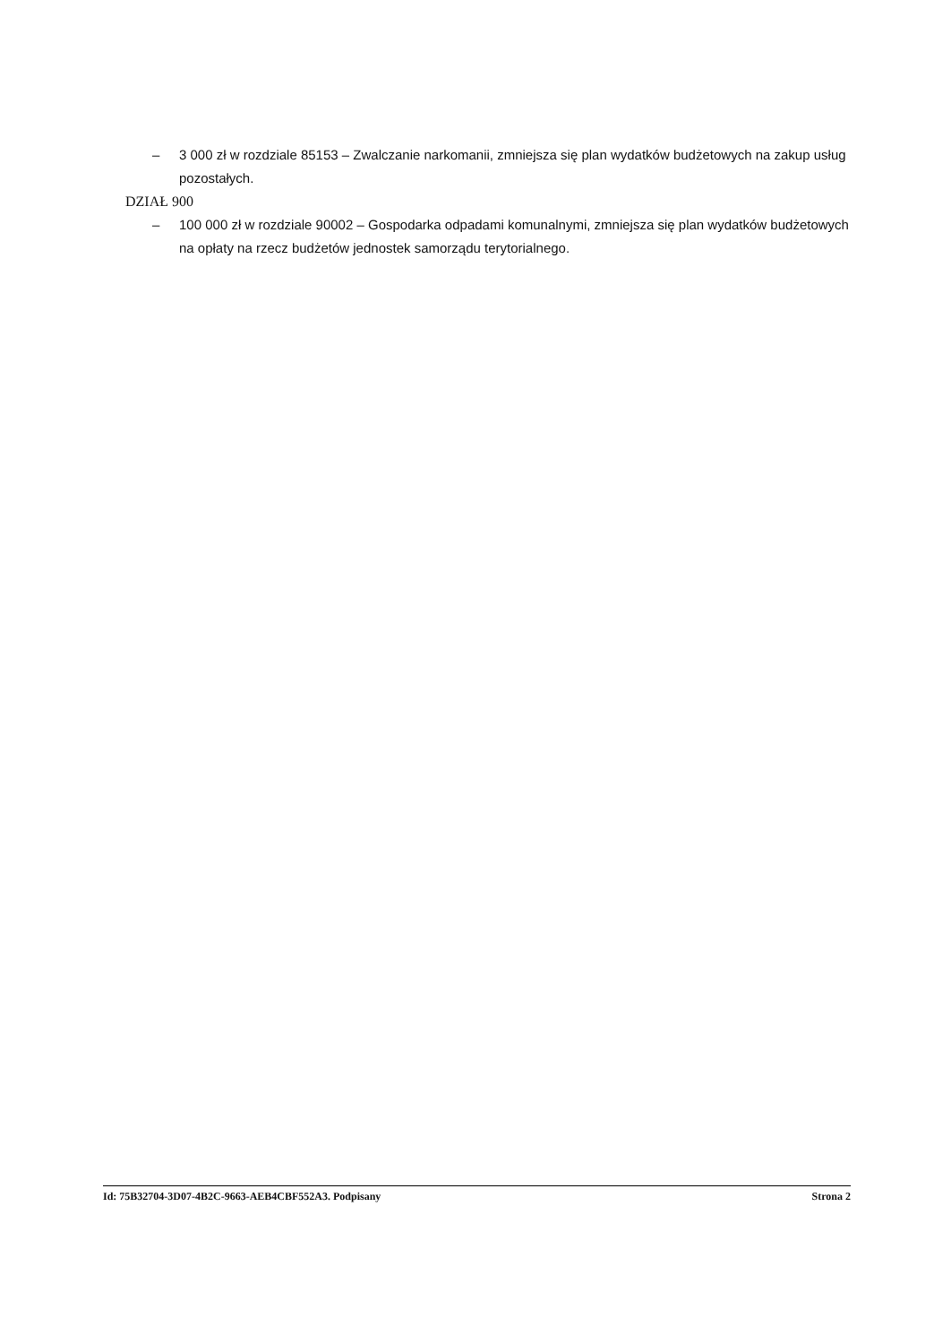– 3 000 zł w rozdziale 85153 – Zwalczanie narkomanii, zmniejsza się plan wydatków budżetowych na zakup usług pozostałych.
DZIAŁ 900
– 100 000 zł w rozdziale 90002 – Gospodarka odpadami komunalnymi, zmniejsza się plan wydatków budżetowych na opłaty na rzecz budżetów jednostek samorządu terytorialnego.
Id: 75B32704-3D07-4B2C-9663-AEB4CBF552A3. Podpisany Strona 2